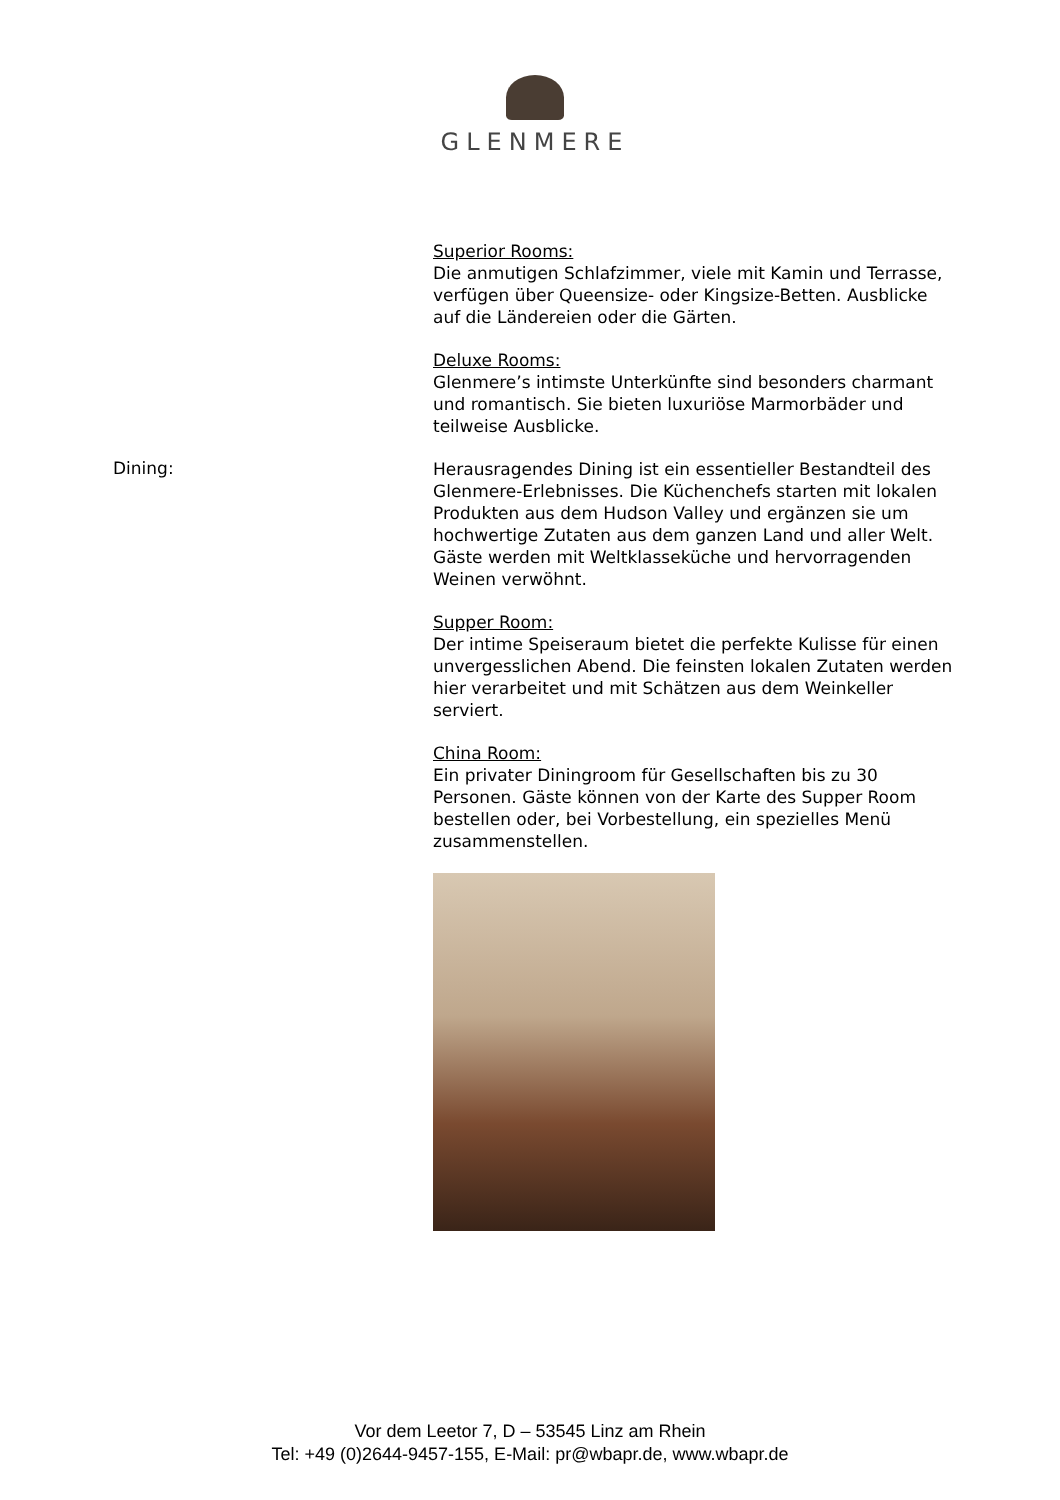GLENMERE
Superior Rooms:
Die anmutigen Schlafzimmer, viele mit Kamin und Terrasse, verfügen über Queensize- oder Kingsize-Betten. Ausblicke auf die Ländereien oder die Gärten.
Deluxe Rooms:
Glenmere’s intimste Unterkünfte sind besonders charmant und romantisch. Sie bieten luxuriöse Marmorbäder und teilweise Ausblicke.
Dining:
Herausragendes Dining ist ein essentieller Bestandteil des Glenmere-Erlebnisses. Die Küchenchefs starten mit lokalen Produkten aus dem Hudson Valley und ergänzen sie um hochwertige Zutaten aus dem ganzen Land und aller Welt. Gäste werden mit Weltklasseküche und hervorragenden Weinen verwöhnt.
Supper Room:
Der intime Speiseraum bietet die perfekte Kulisse für einen unvergesslichen Abend. Die feinsten lokalen Zutaten werden hier verarbeitet und mit Schätzen aus dem Weinkeller serviert.
China Room:
Ein privater Diningroom für Gesellschaften bis zu 30 Personen. Gäste können von der Karte des Supper Room bestellen oder, bei Vorbestellung, ein spezielles Menü zusammenstellen.
Vor dem Leetor 7, D – 53545 Linz am Rhein
Tel: +49 (0)2644-9457-155, E-Mail: pr@wbapr.de, www.wbapr.de